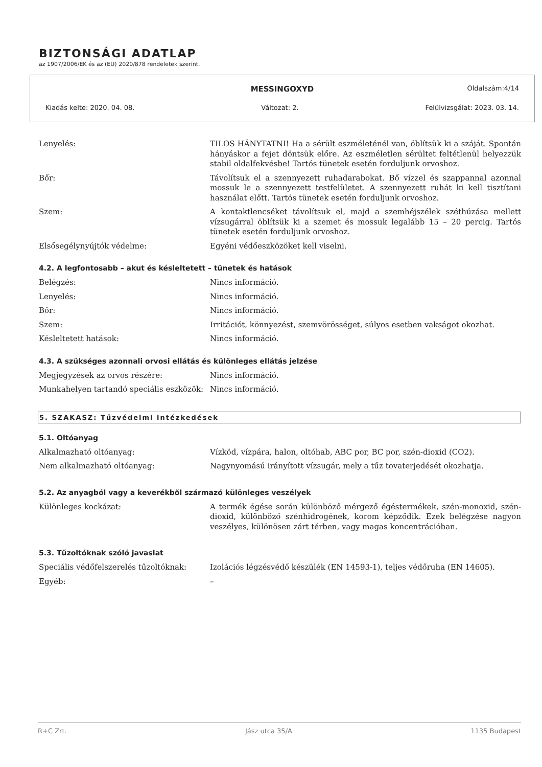BIZTONSÁGI ADATLAP
az 1907/2006/EK és az (EU) 2020/878 rendeletek szerint.
MESSINGOXYD Oldalszám:4/14
Kiadás kelte: 2020. 04. 08. Változat: 2. Felülvizsgálat: 2023. 03. 14.
| Lenyelés: | TILOS HÁNYTATNI! Ha a sérült eszméleténél van, öblítsük ki a száját. Spontán hányáskor a fejet döntsük előre. Az eszméletlen sérültet feltétlenül helyezzük stabil oldalfekvésbe! Tartós tünetek esetén forduljunk orvoshoz. |
| Bőr: | Távolítsuk el a szennyezett ruhadarabokat. Bő vízzel és szappannal azonnal mossuk le a szennyezett testfelületet. A szennyezett ruhát ki kell tisztítani használat előtt. Tartós tünetek esetén forduljunk orvoshoz. |
| Szem: | A kontaktlencséket távolítsuk el, majd a szemhéjszélek széthúzása mellett vízsugárral öblítsük ki a szemet és mossuk legalább 15 – 20 percig. Tartós tünetek esetén forduljunk orvoshoz. |
| Elsősegélynyújtók védelme: | Egyéni védőeszközöket kell viselni. |
4.2. A legfontosabb – akut és késleltetett – tünetek és hatások
| Belégzés: | Nincs információ. |
| Lenyelés: | Nincs információ. |
| Bőr: | Nincs információ. |
| Szem: | Irritációt, könnyezést, szemvörösséget, súlyos esetben vakságot okozhat. |
| Késleltetett hatások: | Nincs információ. |
4.3. A szükséges azonnali orvosi ellátás és különleges ellátás jelzése
| Megjegyzések az orvos részére: | Nincs információ. |
| Munkahelyen tartandó speciális eszközök: | Nincs információ. |
5. SZAKASZ: Tűzvédelmi intézkedések
5.1. Oltóanyag
| Alkalmazható oltóanyag: | Vízköd, vízpára, halon, oltóhab, ABC por, BC por, szén-dioxid (CO2). |
| Nem alkalmazható oltóanyag: | Nagynyomású irányított vízsugár, mely a tűz tovaterjedését okozhatja. |
5.2. Az anyagból vagy a keverékből származó különleges veszélyek
| Különleges kockázat: | A termék égése során különböző mérgező égéstermékek, szén-monoxid, szén-dioxid, különböző szénhidrogének, korom képződik. Ezek belégzése nagyon veszélyes, különösen zárt térben, vagy magas koncentrációban. |
5.3. Tűzoltóknak szóló javaslat
| Speciális védőfelszerelés tűzoltóknak: | Izolációs légzésvédő készülék (EN 14593-1), teljes védőruha (EN 14605). |
| Egyéb: | – |
R+C Zrt. Jász utca 35/A 1135 Budapest